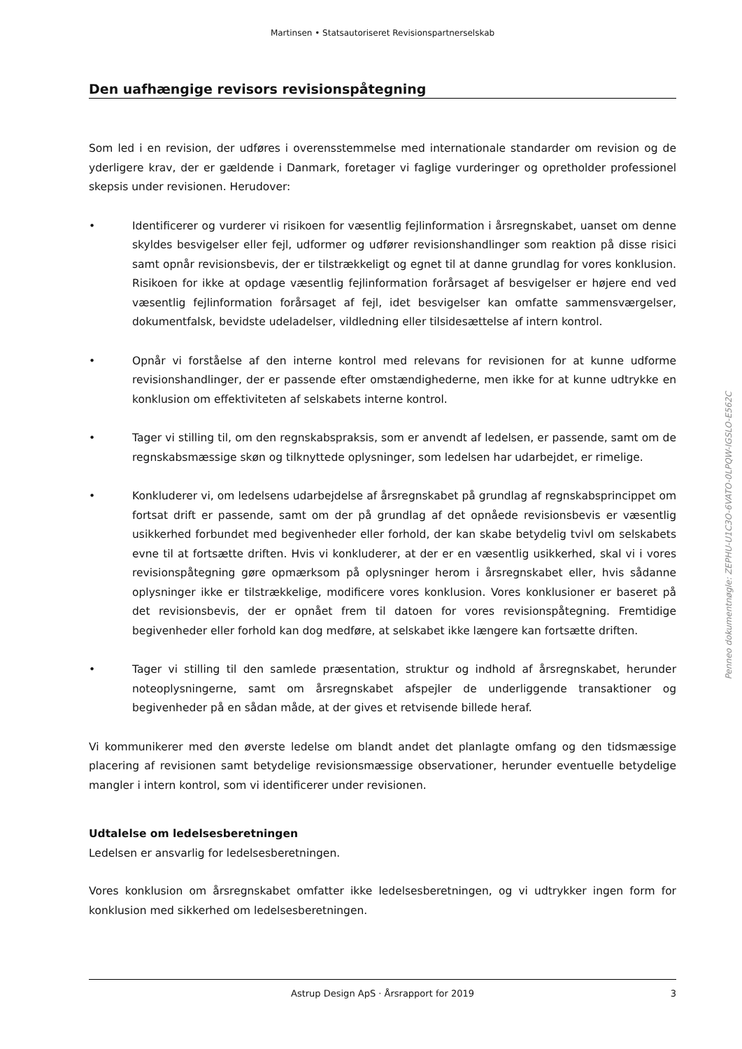Martinsen • Statsautoriseret Revisionspartnerselskab
Den uafhængige revisors revisionspåtegning
Som led i en revision, der udføres i overensstemmelse med internationale standarder om revision og de yderligere krav, der er gældende i Danmark, foretager vi faglige vurderinger og opretholder professionel skepsis under revisionen. Herudover:
• Identificerer og vurderer vi risikoen for væsentlig fejlinformation i årsregnskabet, uanset om denne skyldes besvigelser eller fejl, udformer og udfører revisionshandlinger som reaktion på disse risici samt opnår revisionsbevis, der er tilstrækkeligt og egnet til at danne grundlag for vores konklusion. Risikoen for ikke at opdage væsentlig fejlinformation forårsaget af besvigelser er højere end ved væsentlig fejlinformation forårsaget af fejl, idet besvigelser kan omfatte sammensværgelser, dokumentfalsk, bevidste udeladelser, vildledning eller tilsidesættelse af intern kontrol.
• Opnår vi forståelse af den interne kontrol med relevans for revisionen for at kunne udforme revisionshandlinger, der er passende efter omstændighederne, men ikke for at kunne udtrykke en konklusion om effektiviteten af selskabets interne kontrol.
• Tager vi stilling til, om den regnskabspraksis, som er anvendt af ledelsen, er passende, samt om de regnskabsmæssige skøn og tilknyttede oplysninger, som ledelsen har udarbejdet, er rimelige.
• Konkluderer vi, om ledelsens udarbejdelse af årsregnskabet på grundlag af regnskabsprincippet om fortsat drift er passende, samt om der på grundlag af det opnåede revisionsbevis er væsentlig usikkerhed forbundet med begivenheder eller forhold, der kan skabe betydelig tvivl om selskabets evne til at fortsætte driften. Hvis vi konkluderer, at der er en væsentlig usikkerhed, skal vi i vores revisionspåtegning gøre opmærksom på oplysninger herom i årsregnskabet eller, hvis sådanne oplysninger ikke er tilstrækkelige, modificere vores konklusion. Vores konklusioner er baseret på det revisionsbevis, der er opnået frem til datoen for vores revisionspåtegning. Fremtidige begivenheder eller forhold kan dog medføre, at selskabet ikke længere kan fortsætte driften.
• Tager vi stilling til den samlede præsentation, struktur og indhold af årsregnskabet, herunder noteoplysningerne, samt om årsregnskabet afspejler de underliggende transaktioner og begivenheder på en sådan måde, at der gives et retvisende billede heraf.
Vi kommunikerer med den øverste ledelse om blandt andet det planlagte omfang og den tidsmæssige placering af revisionen samt betydelige revisionsmæssige observationer, herunder eventuelle betydelige mangler i intern kontrol, som vi identificerer under revisionen.
Udtalelse om ledelsesberetningen
Ledelsen er ansvarlig for ledelsesberetningen.
Vores konklusion om årsregnskabet omfatter ikke ledelsesberetningen, og vi udtrykker ingen form for konklusion med sikkerhed om ledelsesberetningen.
Penneo dokumentnøgle: ZEPHU-U1C3O-6VATO-0LPQW-IGSLO-E562C
Astrup Design ApS · Årsrapport for 2019 3